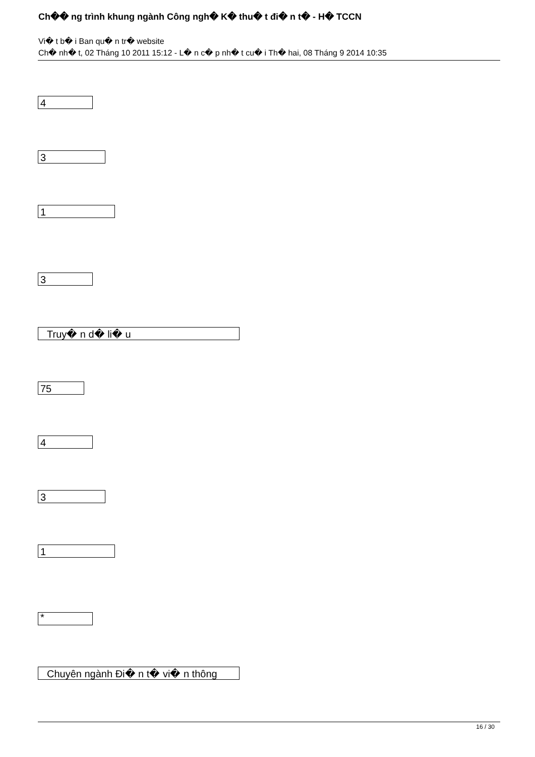Ch�� ng trình khung ngành Công ngh� K� thu� t đi� n t� - H� TCCN
Vi� t b� i Ban qu� n tr� website
Ch� nh� t, 02 Tháng 10 2011 15:12 - L� n c� p nh� t cu� i Th� hai, 08 Tháng 9 2014 10:35
4
3
1
3
Truy� n d� li� u
75
4
3
1
*
Chuyên ngành Đi� n t� vi� n thông
16 / 30